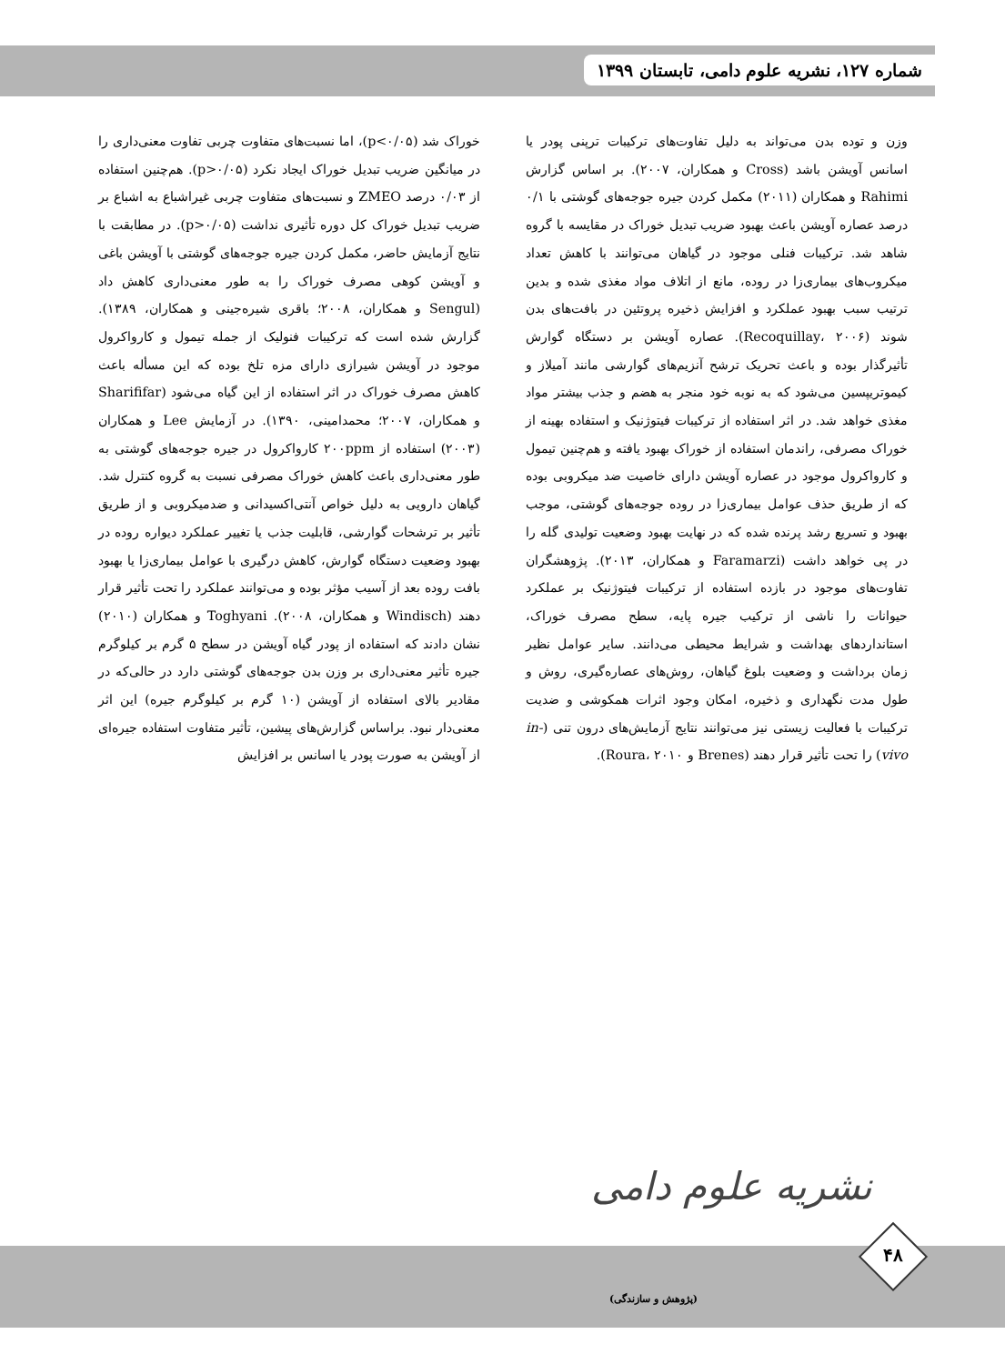شماره ۱۲۷، نشریه علوم دامی، تابستان ۱۳۹۹
خوراک شد (p<۰/۰۵)، اما نسبت‌های متفاوت چربی تفاوت معنی‌داری را در میانگین ضریب تبدیل خوراک ایجاد نکرد (p>۰/۰۵). هم‌چنین استفاده از ۰/۰۳ درصد ZMEO و نسبت‌های متفاوت چربی غیراشباع به اشباع بر ضریب تبدیل خوراک کل دوره تأثیری نداشت (p>۰/۰۵). در مطابقت با نتایج آزمایش حاضر، مکمل کردن جیره جوجه‌های گوشتی با آویشن باغی و آویشن کوهی مصرف خوراک را به طور معنی‌داری کاهش داد (Sengul و همکاران، ۲۰۰۸؛ باقری شیره‌جینی و همکاران، ۱۳۸۹). گزارش شده است که ترکیبات فنولیک از جمله تیمول و کارواکرول موجود در آویشن شیرازی دارای مزه تلخ بوده که این مسأله باعث کاهش مصرف خوراک در اثر استفاده از این گیاه می‌شود (Sharififar و همکاران، ۲۰۰۷؛ محمدامینی، ۱۳۹۰). در آزمایش Lee و همکاران (۲۰۰۳) استفاده از ۲۰۰ppm کارواکرول در جیره جوجه‌های گوشتی به طور معنی‌داری باعث کاهش خوراک مصرفی نسبت به گروه کنترل شد. گیاهان دارویی به دلیل خواص آنتی‌اکسیدانی و ضدمیکروبی و از طریق تأثیر بر ترشحات گوارشی، قابلیت جذب یا تغییر عملکرد دیواره روده در بهبود وضعیت دستگاه گوارش، کاهش درگیری با عوامل بیماری‌زا یا بهبود بافت روده بعد از آسیب مؤثر بوده و می‌توانند عملکرد را تحت تأثیر قرار دهند (Windisch و همکاران، ۲۰۰۸). Toghyani و همکاران (۲۰۱۰) نشان دادند که استفاده از پودر گیاه آویشن در سطح ۵ گرم بر کیلوگرم جیره تأثیر معنی‌داری بر وزن بدن جوجه‌های گوشتی دارد در حالی‌که در مقادیر بالای استفاده از آویشن (۱۰ گرم بر کیلوگرم جیره) این اثر معنی‌دار نبود. براساس گزارش‌های پیشین، تأثیر متفاوت استفاده جیره‌ای از آویشن به صورت پودر یا اسانس بر افزایش
وزن و توده بدن می‌تواند به دلیل تفاوت‌های ترکیبات ترپنی پودر یا اسانس آویشن باشد (Cross و همکاران، ۲۰۰۷). بر اساس گزارش Rahimi و همکاران (۲۰۱۱) مکمل کردن جیره جوجه‌های گوشتی با ۰/۱ درصد عصاره آویشن باعث بهبود ضریب تبدیل خوراک در مقایسه با گروه شاهد شد. ترکیبات فنلی موجود در گیاهان می‌توانند با کاهش تعداد میکروب‌های بیماری‌زا در روده، مانع از اتلاف مواد مغذی شده و بدین ترتیب سبب بهبود عملکرد و افزایش ذخیره پروتئین در بافت‌های بدن شوند (Recoquillay، ۲۰۰۶). عصاره آویشن بر دستگاه گوارش تأثیرگذار بوده و باعث تحریک ترشح آنزیم‌های گوارشی مانند آمیلاز و کیموتریپسین می‌شود که به نوبه خود منجر به هضم و جذب بیشتر مواد مغذی خواهد شد. در اثر استفاده از ترکیبات فیتوژنیک و استفاده بهینه از خوراک مصرفی، راندمان استفاده از خوراک بهبود یافته و هم‌چنین تیمول و کارواکرول موجود در عصاره آویشن دارای خاصیت ضد میکروبی بوده که از طریق حذف عوامل بیماری‌زا در روده جوجه‌های گوشتی، موجب بهبود و تسریع رشد پرنده شده که در نهایت بهبود وضعیت تولیدی گله را در پی خواهد داشت (Faramarzi و همکاران، ۲۰۱۳). پژوهشگران تفاوت‌های موجود در بازده استفاده از ترکیبات فیتوژنیک بر عملکرد حیوانات را ناشی از ترکیب جیره پایه، سطح مصرف خوراک، استانداردهای بهداشت و شرایط محیطی می‌دانند. سایر عوامل نظیر زمان برداشت و وضعیت بلوغ گیاهان، روش‌های عصاره‌گیری، روش و طول مدت نگهداری و ذخیره، امکان وجود اثرات همکوشی و ضدیت ترکیبات با فعالیت زیستی نیز می‌توانند نتایج آزمایش‌های درون تنی (in-vivo) را تحت تأثیر قرار دهند (Brenes و Roura، ۲۰۱۰).
نشریه علوم دامی
(پژوهش و سازندگی)
۴۸